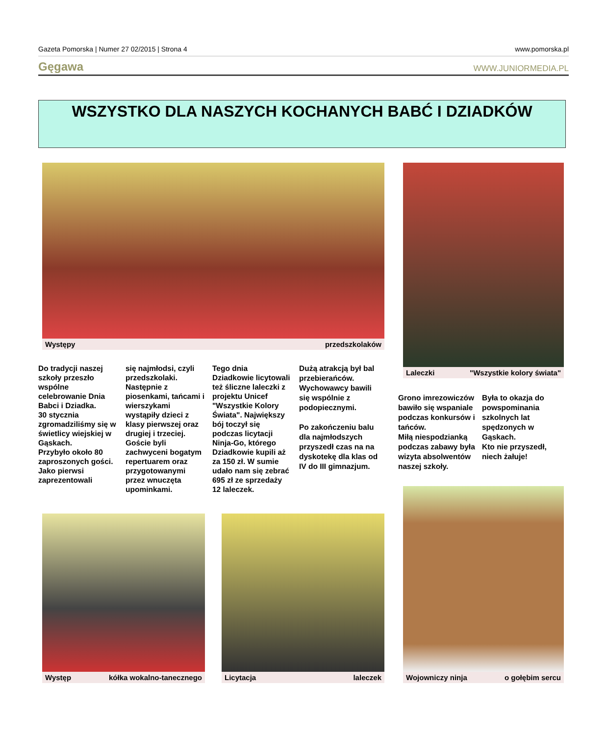Gazeta Pomorska | Numer 27 02/2015 | Strona 4 www.pomorska.pl
Gęgawa WWW.JUNIORMEDIA.PL
WSZYSTKO DLA NASZYCH KOCHANYCH BABĆ I DZIADKÓW
Występy przedszkolaków Laleczki "Wszystkie kolory świata"
Do tradycji naszej szkoły przeszło wspólne celebrowanie Dnia Babci i Dziadka.
30 stycznia zgromadziliśmy się w świetlicy wiejskiej w Gąskach.
Przybyło około 80 zaproszonych gości.
Jako pierwsi zaprezentowali
się najmłodsi, czyli przedszkolaki.
Następnie z piosenkami, tańcami i wierszykami wystąpiły dzieci z klasy pierwszej oraz drugiej i trzeciej. Goście byli zachwyceni bogatym repertuarem oraz przygotowanymi przez wnuczęta upominkami.
Tego dnia Dziadkowie licytowali też śliczne laleczki z projektu Unicef "Wszystkie Kolory Świata". Największy bój toczył się podczas licytacji Ninja-Go, którego Dziadkowie kupili aż za 150 zł. W sumie udało nam się zebrać 695 zł ze sprzedaży 12 laleczek.
Dużą atrakcją był bal przebierańców. Wychowawcy bawili się wspólnie z podopiecznymi.
Po zakończeniu balu dla najmłodszych przyszedł czas na na dyskotekę dla klas od IV do III gimnazjum.
Grono imrezowiczów bawiło się wspaniale podczas konkursów i tańców.
Miłą niespodzianką podczas zabawy była wizyta absolwentów naszej szkoły.
Była to okazja do powspominania szkolnych lat spędzonych w Gąskach.
Kto nie przyszedł, niech żałuje!
Występ kółka wokalno-tanecznego Licytacja laleczek
Wojowniczy ninja o gołębim sercu